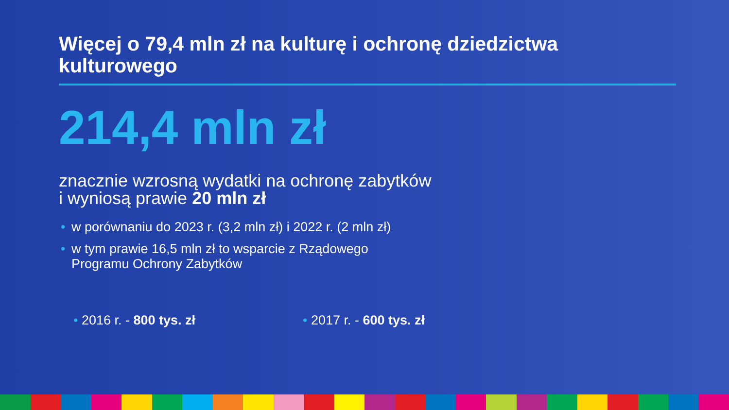Więcej o 79,4 mln zł na kulturę i ochronę dziedzictwa kulturowego
214,4 mln zł
znacznie wzrosną wydatki na ochronę zabytków
i wyniosą prawie 20 mln zł
• w porównaniu do 2023 r. (3,2 mln zł) i 2022 r. (2 mln zł)
• w tym prawie 16,5 mln zł to wsparcie z Rządowego
Programu Ochrony Zabytków
• 2016 r. - 800 tys. zł • 2017 r. - 600 tys. zł